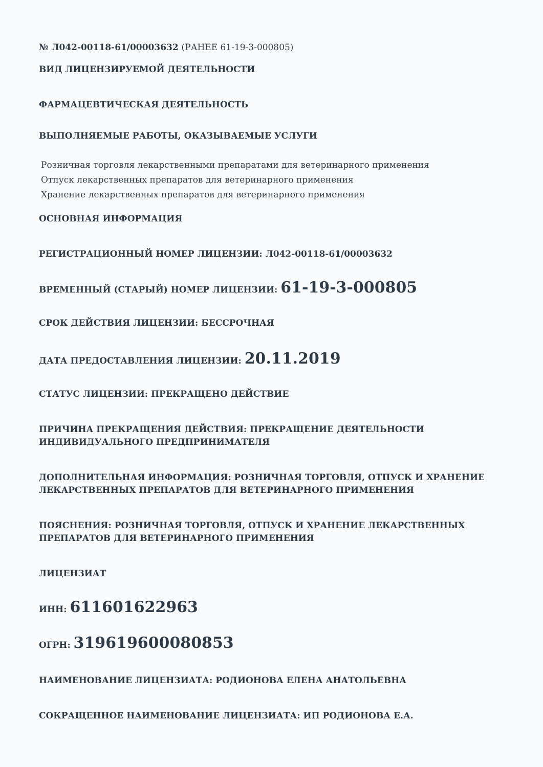№ Л042-00118-61/00003632 (РАНЕЕ 61-19-3-000805)
ВИД ЛИЦЕНЗИРУЕМОЙ ДЕЯТЕЛЬНОСТИ
ФАРМАЦЕВТИЧЕСКАЯ ДЕЯТЕЛЬНОСТЬ
ВЫПОЛНЯЕМЫЕ РАБОТЫ, ОКАЗЫВАЕМЫЕ УСЛУГИ
Розничная торговля лекарственными препаратами для ветеринарного применения
Отпуск лекарственных препаратов для ветеринарного применения
Хранение лекарственных препаратов для ветеринарного применения
ОСНОВНАЯ ИНФОРМАЦИЯ
РЕГИСТРАЦИОННЫЙ НОМЕР ЛИЦЕНЗИИ: Л042-00118-61/00003632
ВРЕМЕННЫЙ (СТАРЫЙ) НОМЕР ЛИЦЕНЗИИ: 61-19-3-000805
СРОК ДЕЙСТВИЯ ЛИЦЕНЗИИ: БЕССРОЧНАЯ
ДАТА ПРЕДОСТАВЛЕНИЯ ЛИЦЕНЗИИ: 20.11.2019
СТАТУС ЛИЦЕНЗИИ: ПРЕКРАЩЕНО ДЕЙСТВИЕ
ПРИЧИНА ПРЕКРАЩЕНИЯ ДЕЙСТВИЯ: ПРЕКРАЩЕНИЕ ДЕЯТЕЛЬНОСТИ ИНДИВИДУАЛЬНОГО ПРЕДПРИНИМАТЕЛЯ
ДОПОЛНИТЕЛЬНАЯ ИНФОРМАЦИЯ: РОЗНИЧНАЯ ТОРГОВЛЯ, ОТПУСК И ХРАНЕНИЕ ЛЕКАРСТВЕННЫХ ПРЕПАРАТОВ ДЛЯ ВЕТЕРИНАРНОГО ПРИМЕНЕНИЯ
ПОЯСНЕНИЯ: РОЗНИЧНАЯ ТОРГОВЛЯ, ОТПУСК И ХРАНЕНИЕ ЛЕКАРСТВЕННЫХ ПРЕПАРАТОВ ДЛЯ ВЕТЕРИНАРНОГО ПРИМЕНЕНИЯ
ЛИЦЕНЗИАТ
ИНН: 611601622963
ОГРН: 319619600080853
НАИМЕНОВАНИЕ ЛИЦЕНЗИАТА: РОДИОНОВА ЕЛЕНА АНАТОЛЬЕВНА
СОКРАЩЕННОЕ НАИМЕНОВАНИЕ ЛИЦЕНЗИАТА: ИП РОДИОНОВА Е.А.